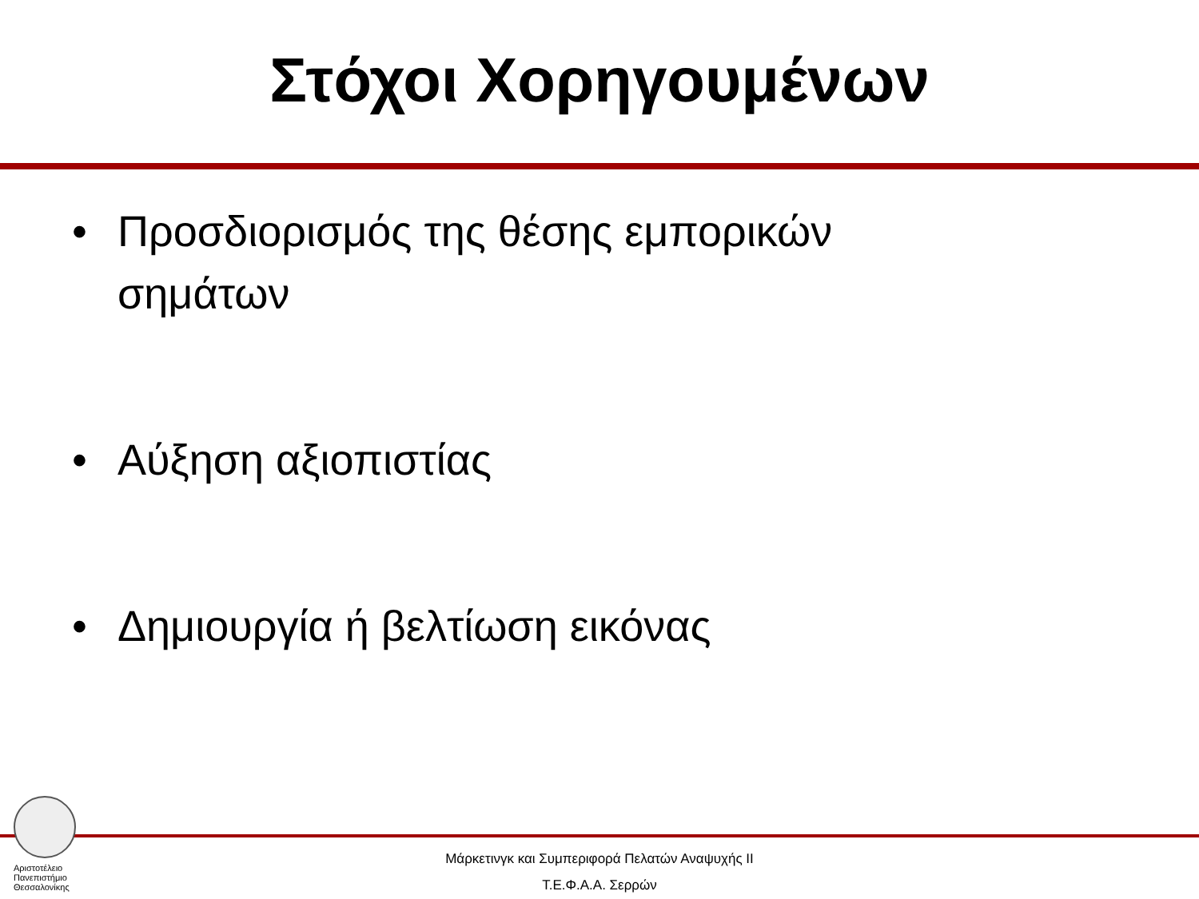Στόχοι Χορηγουμένων
• Προσδιορισμός της θέσης εμπορικών σημάτων
• Αύξηση αξιοπιστίας
• Δημιουργία ή βελτίωση εικόνας
Αριστοτέλειο
Πανεπιστήμιο
Θεσσαλονίκης
Μάρκετινγκ και Συμπεριφορά Πελατών Αναψυχής ΙΙ
Τ.Ε.Φ.Α.Α. Σερρών